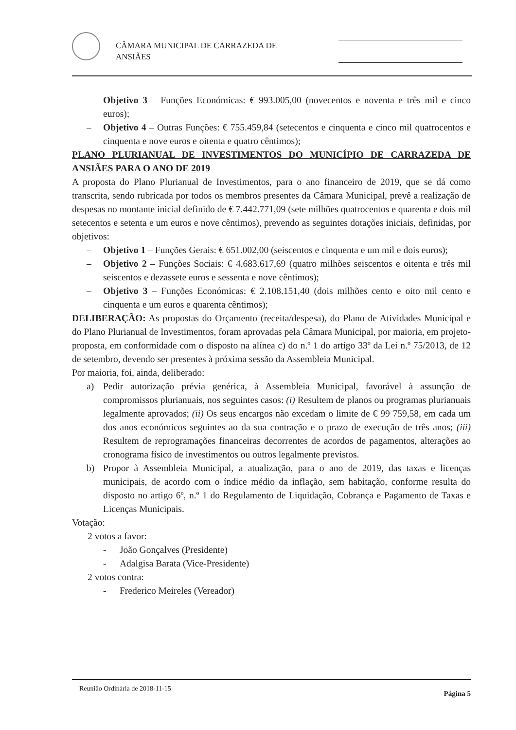CÂMARA MUNICIPAL DE CARRAZEDA DE
ANSIÃES
– Objetivo 3 – Funções Económicas: € 993.005,00 (novecentos e noventa e três mil e cinco euros);
– Objetivo 4 – Outras Funções: € 755.459,84 (setecentos e cinquenta e cinco mil quatrocentos e cinquenta e nove euros e oitenta e quatro cêntimos);
PLANO PLURIANUAL DE INVESTIMENTOS DO MUNICÍPIO DE CARRAZEDA DE ANSIÃES PARA O ANO DE 2019
A proposta do Plano Plurianual de Investimentos, para o ano financeiro de 2019, que se dá como transcrita, sendo rubricada por todos os membros presentes da Câmara Municipal, prevê a realização de despesas no montante inicial definido de € 7.442.771,09 (sete milhões quatrocentos e quarenta e dois mil setecentos e setenta e um euros e nove cêntimos), prevendo as seguintes dotações iniciais, definidas, por objetivos:
– Objetivo 1 – Funções Gerais: € 651.002,00 (seiscentos e cinquenta e um mil e dois euros);
– Objetivo 2 – Funções Sociais: € 4.683.617,69 (quatro milhões seiscentos e oitenta e três mil seiscentos e dezassete euros e sessenta e nove cêntimos);
– Objetivo 3 – Funções Económicas: € 2.108.151,40 (dois milhões cento e oito mil cento e cinquenta e um euros e quarenta cêntimos);
DELIBERAÇÃO: As propostas do Orçamento (receita/despesa), do Plano de Atividades Municipal e do Plano Plurianual de Investimentos, foram aprovadas pela Câmara Municipal, por maioria, em projeto-proposta, em conformidade com o disposto na alínea c) do n.º 1 do artigo 33º da Lei n.º 75/2013, de 12 de setembro, devendo ser presentes à próxima sessão da Assembleia Municipal.
Por maioria, foi, ainda, deliberado:
a) Pedir autorização prévia genérica, à Assembleia Municipal, favorável à assunção de compromissos plurianuais, nos seguintes casos: (i) Resultem de planos ou programas plurianuais legalmente aprovados; (ii) Os seus encargos não excedam o limite de € 99 759,58, em cada um dos anos económicos seguintes ao da sua contração e o prazo de execução de três anos; (iii) Resultem de reprogramações financeiras decorrentes de acordos de pagamentos, alterações ao cronograma físico de investimentos ou outros legalmente previstos.
b) Propor à Assembleia Municipal, a atualização, para o ano de 2019, das taxas e licenças municipais, de acordo com o índice médio da inflação, sem habitação, conforme resulta do disposto no artigo 6º, n.º 1 do Regulamento de Liquidação, Cobrança e Pagamento de Taxas e Licenças Municipais.
Votação:
2 votos a favor:
- João Gonçalves (Presidente)
- Adalgisa Barata (Vice-Presidente)
2 votos contra:
- Frederico Meireles (Vereador)
Reunião Ordinária de 2018-11-15
Página 5